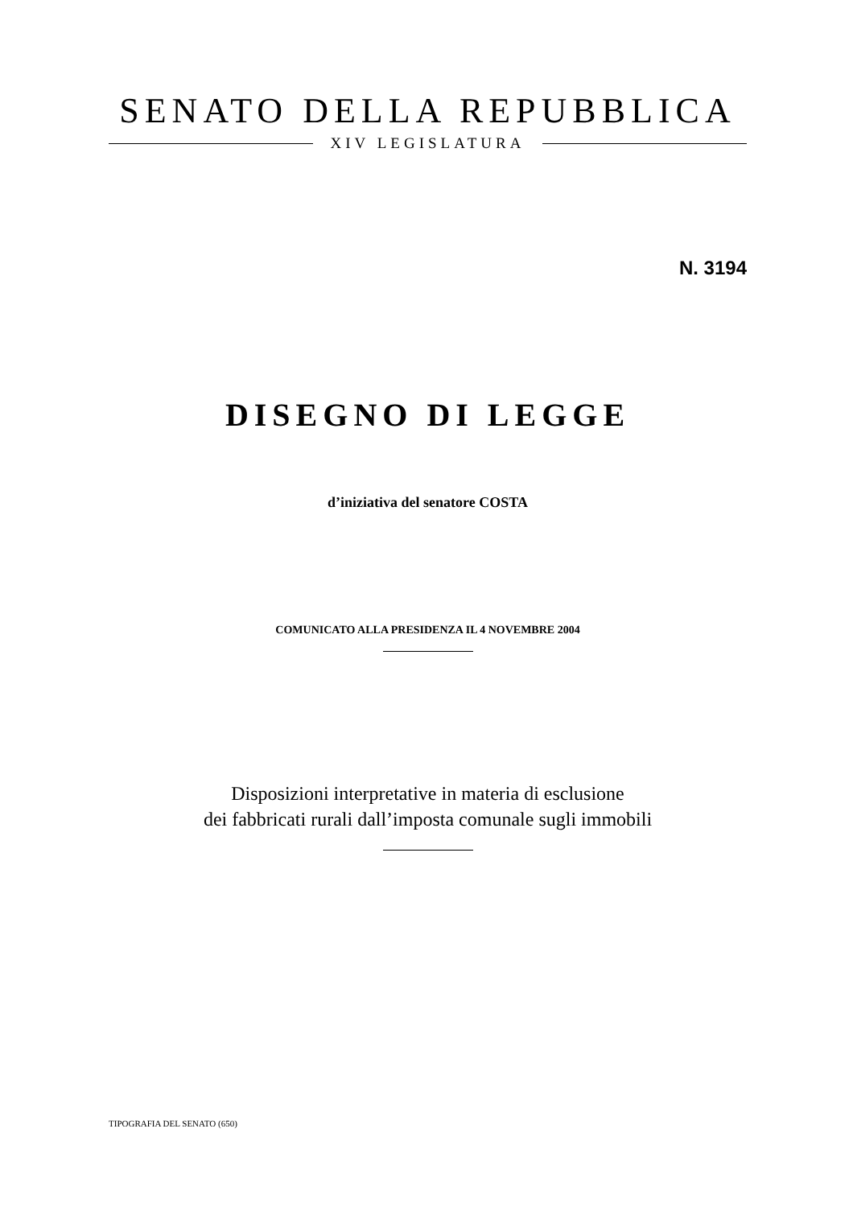SENATO DELLA REPUBBLICA
XIV LEGISLATURA
N. 3194
DISEGNO DI LEGGE
d’iniziativa del senatore COSTA
COMUNICATO ALLA PRESIDENZA IL 4 NOVEMBRE 2004
Disposizioni interpretative in materia di esclusione
dei fabbricati rurali dall’imposta comunale sugli immobili
TIPOGRAFIA DEL SENATO (650)